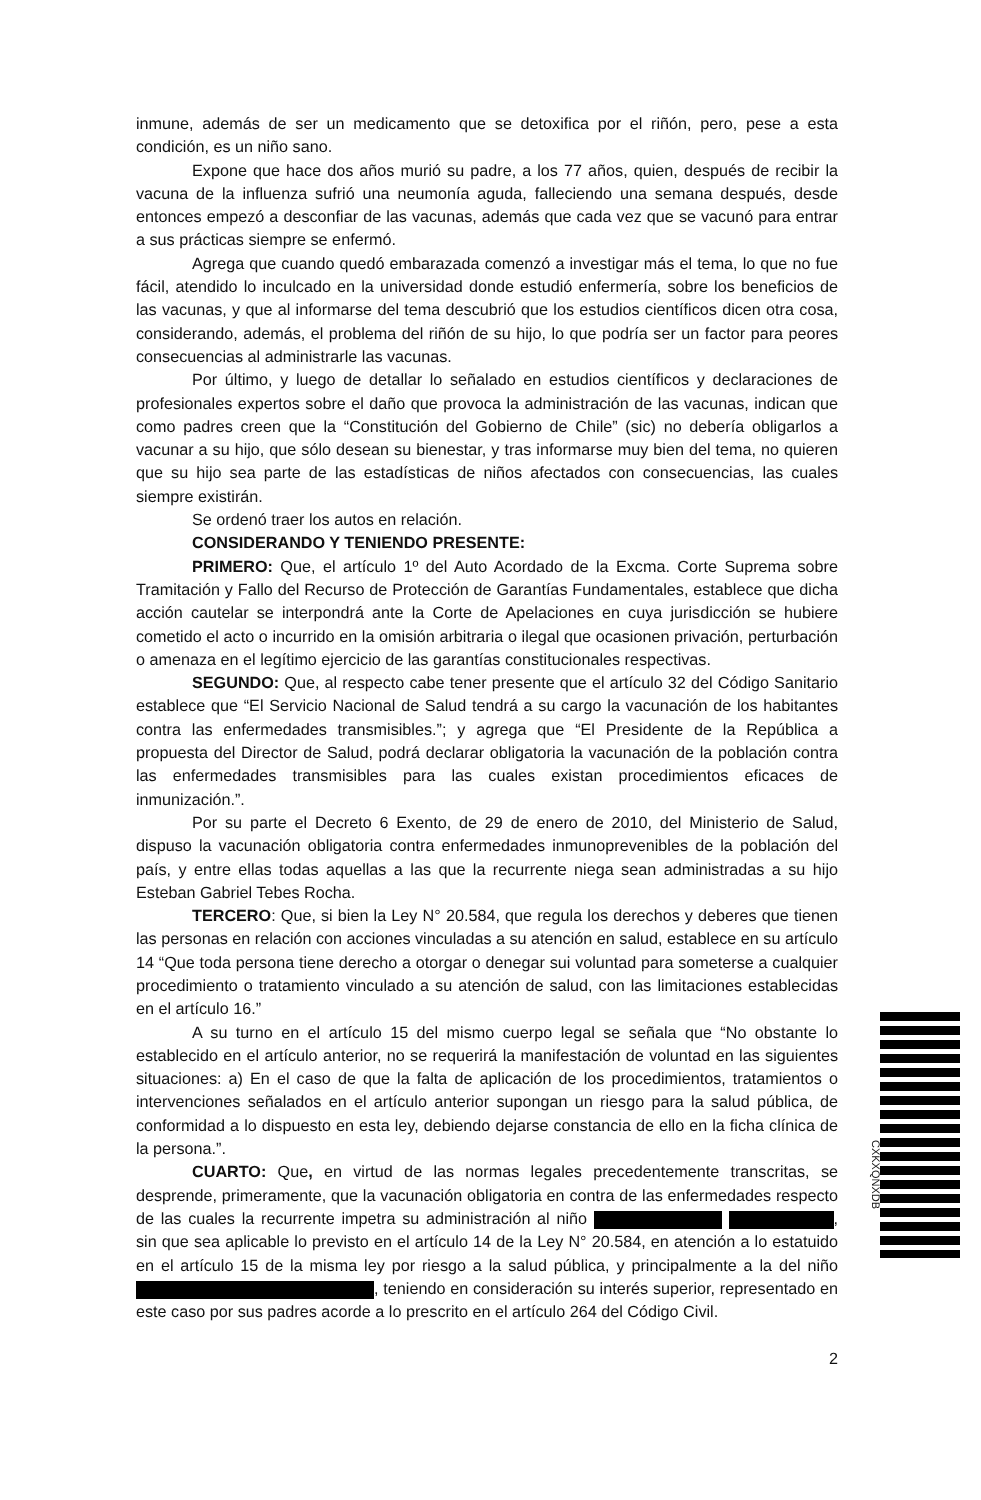inmune, además de ser un medicamento que se detoxifica por el riñón, pero, pese a esta condición, es un niño sano.
Expone que hace dos años murió su padre, a los 77 años, quien, después de recibir la vacuna de la influenza sufrió una neumonía aguda, falleciendo una semana después, desde entonces empezó a desconfiar de las vacunas, además que cada vez que se vacunó para entrar a sus prácticas siempre se enfermó.
Agrega que cuando quedó embarazada comenzó a investigar más el tema, lo que no fue fácil, atendido lo inculcado en la universidad donde estudió enfermería, sobre los beneficios de las vacunas, y que al informarse del tema descubrió que los estudios científicos dicen otra cosa, considerando, además, el problema del riñón de su hijo, lo que podría ser un factor para peores consecuencias al administrarle las vacunas.
Por último, y luego de detallar lo señalado en estudios científicos y declaraciones de profesionales expertos sobre el daño que provoca la administración de las vacunas, indican que como padres creen que la “Constitución del Gobierno de Chile” (sic) no debería obligarlos a vacunar a su hijo, que sólo desean su bienestar, y tras informarse muy bien del tema, no quieren que su hijo sea parte de las estadísticas de niños afectados con consecuencias, las cuales siempre existirán.
Se ordenó traer los autos en relación.
CONSIDERANDO Y TENIENDO PRESENTE:
PRIMERO: Que, el artículo 1º del Auto Acordado de la Excma. Corte Suprema sobre Tramitación y Fallo del Recurso de Protección de Garantías Fundamentales, establece que dicha acción cautelar se interpondrá ante la Corte de Apelaciones en cuya jurisdicción se hubiere cometido el acto o incurrido en la omisión arbitraria o ilegal que ocasionen privación, perturbación o amenaza en el legítimo ejercicio de las garantías constitucionales respectivas.
SEGUNDO: Que, al respecto cabe tener presente que el artículo 32 del Código Sanitario establece que “El Servicio Nacional de Salud tendrá a su cargo la vacunación de los habitantes contra las enfermedades transmisibles.”; y agrega que “El Presidente de la República a propuesta del Director de Salud, podrá declarar obligatoria la vacunación de la población contra las enfermedades transmisibles para las cuales existan procedimientos eficaces de inmunización.”.
Por su parte el Decreto 6 Exento, de 29 de enero de 2010, del Ministerio de Salud, dispuso la vacunación obligatoria contra enfermedades inmunoprevenibles de la población del país, y entre ellas todas aquellas a las que la recurrente niega sean administradas a su hijo Esteban Gabriel Tebes Rocha.
TERCERO: Que, si bien la Ley N° 20.584, que regula los derechos y deberes que tienen las personas en relación con acciones vinculadas a su atención en salud, establece en su artículo 14 “Que toda persona tiene derecho a otorgar o denegar sui voluntad para someterse a cualquier procedimiento o tratamiento vinculado a su atención de salud, con las limitaciones establecidas en el artículo 16.”
A su turno en el artículo 15 del mismo cuerpo legal se señala que “No obstante lo establecido en el artículo anterior, no se requerirá la manifestación de voluntad en las siguientes situaciones: a) En el caso de que la falta de aplicación de los procedimientos, tratamientos o intervenciones señalados en el artículo anterior supongan un riesgo para la salud pública, de conformidad a lo dispuesto en esta ley, debiendo dejarse constancia de ello en la ficha clínica de la persona.”.
CUARTO: Que, en virtud de las normas legales precedentemente transcritas, se desprende, primeramente, que la vacunación obligatoria en contra de las enfermedades respecto de las cuales la recurrente impetra su administración al niño , sin que sea aplicable lo previsto en el artículo 14 de la Ley N° 20.584, en atención a lo estatuido en el artículo 15 de la misma ley por riesgo a la salud pública, y principalmente a la del niño , teniendo en consideración su interés superior, representado en este caso por sus padres acorde a lo prescrito en el artículo 264 del Código Civil.
2
CXKXQNXDB